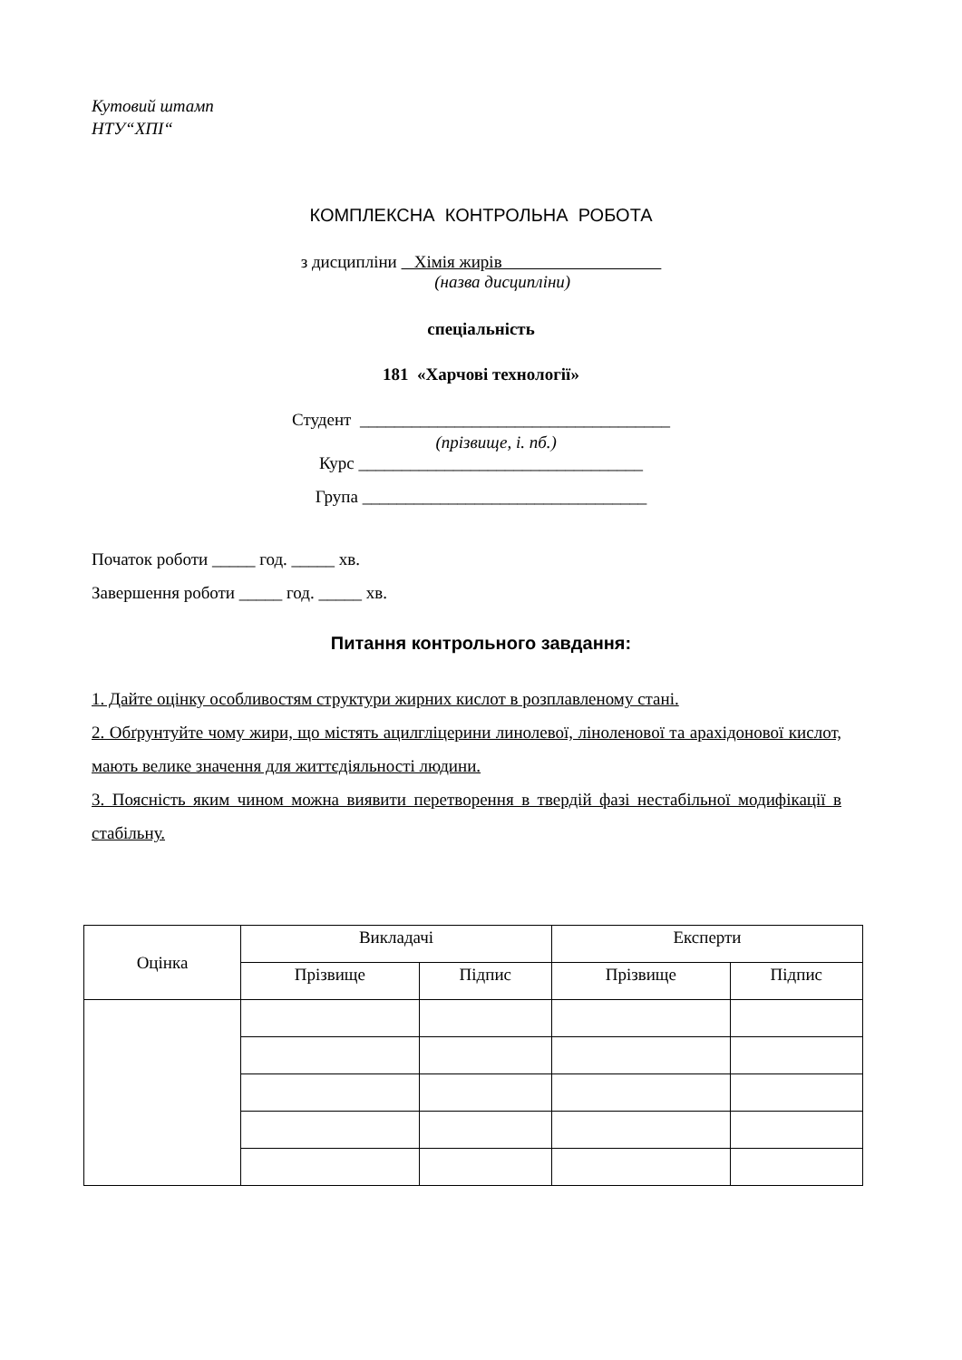Кутовий штамп
НТУ“ХПІ“
КОМПЛЕКСНА КОНТРОЛЬНА РОБОТА
з дисципліни Хімія жирів
(назва дисципліни)
спеціальність
181 «Харчові технології»
Студент ____________________________________
(прізвище, і. пб.)
Курс _________________________________
Група _________________________________
Початок роботи _____ год. _____ хв.
Завершення роботи _____ год. _____ хв.
Питання контрольного завдання:
1. Дайте оцінку особливостям структури жирних кислот в розплавленому стані.
2. Обґрунтуйте чому жири, що містять ацилгліцерини линолевої, ліноленової та арахідонової кислот, мають велике значення для життєдіяльності людини.
3. Поясність яким чином можна виявити перетворення в твердій фазі нестабільної модифікації в стабільну.
| Оцінка | Викладачі | | Експерти | |
| --- | --- | --- | --- | --- |
| | Прізвище | Підпис | Прізвище | Підпис |